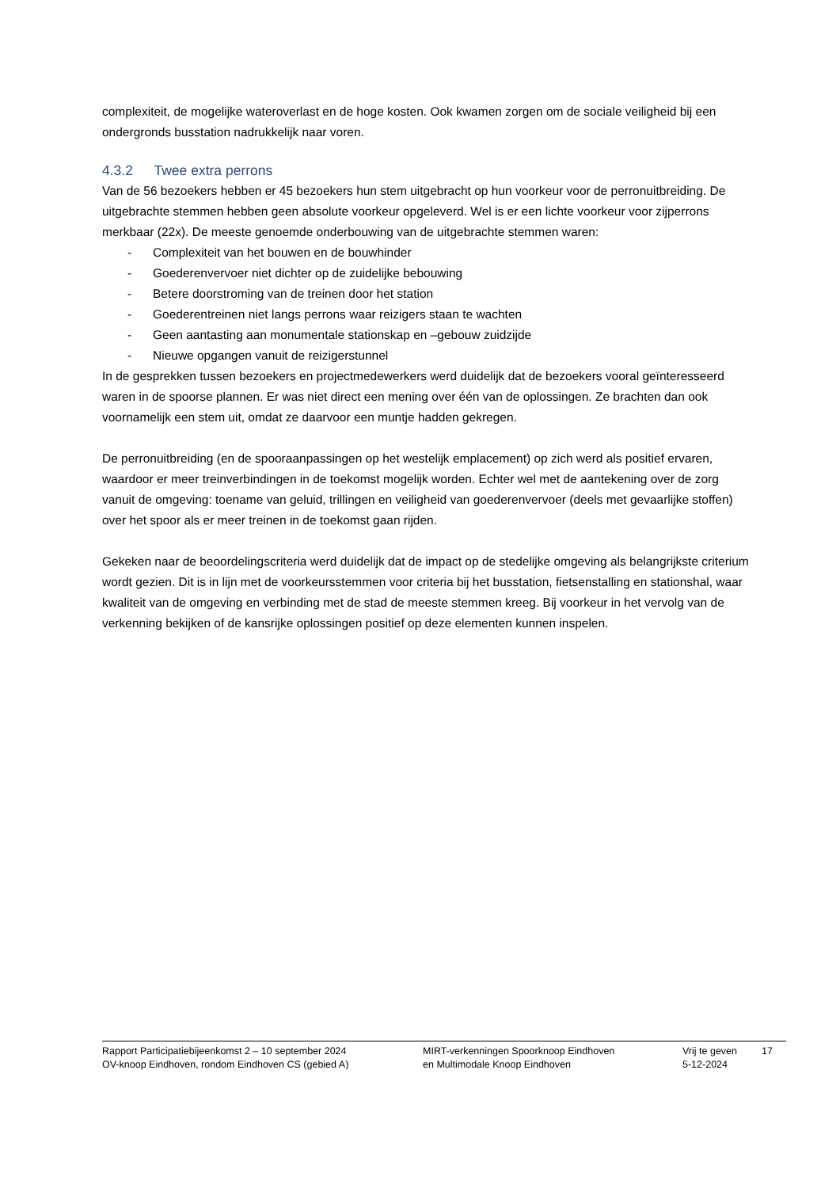complexiteit, de mogelijke wateroverlast en de hoge kosten. Ook kwamen zorgen om de sociale veiligheid bij een ondergronds busstation nadrukkelijk naar voren.
4.3.2 Twee extra perrons
Van de 56 bezoekers hebben er 45 bezoekers hun stem uitgebracht op hun voorkeur voor de perronuitbreiding. De uitgebrachte stemmen hebben geen absolute voorkeur opgeleverd. Wel is er een lichte voorkeur voor zijperrons merkbaar (22x). De meeste genoemde onderbouwing van de uitgebrachte stemmen waren:
- Complexiteit van het bouwen en de bouwhinder
- Goederenvervoer niet dichter op de zuidelijke bebouwing
- Betere doorstroming van de treinen door het station
- Goederentreinen niet langs perrons waar reizigers staan te wachten
- Geen aantasting aan monumentale stationskap en –gebouw zuidzijde
- Nieuwe opgangen vanuit de reizigerstunnel
In de gesprekken tussen bezoekers en projectmedewerkers werd duidelijk dat de bezoekers vooral geïnteresseerd waren in de spoorse plannen. Er was niet direct een mening over één van de oplossingen. Ze brachten dan ook voornamelijk een stem uit, omdat ze daarvoor een muntje hadden gekregen.
De perronuitbreiding (en de spooraanpassingen op het westelijk emplacement) op zich werd als positief ervaren, waardoor er meer treinverbindingen in de toekomst mogelijk worden. Echter wel met de aantekening over de zorg vanuit de omgeving: toename van geluid, trillingen en veiligheid van goederenvervoer (deels met gevaarlijke stoffen) over het spoor als er meer treinen in de toekomst gaan rijden.
Gekeken naar de beoordelingscriteria werd duidelijk dat de impact op de stedelijke omgeving als belangrijkste criterium wordt gezien. Dit is in lijn met de voorkeursstemmen voor criteria bij het busstation, fietsenstalling en stationshal, waar kwaliteit van de omgeving en verbinding met de stad de meeste stemmen kreeg. Bij voorkeur in het vervolg van de verkenning bekijken of de kansrijke oplossingen positief op deze elementen kunnen inspelen.
Rapport Participatiebijeenkomst 2 – 10 september 2024
OV-knoop Eindhoven, rondom Eindhoven CS (gebied A)
MIRT-verkenningen Spoorknoop Eindhoven
en Multimodale Knoop Eindhoven
Vrij te geven
5-12-2024
17